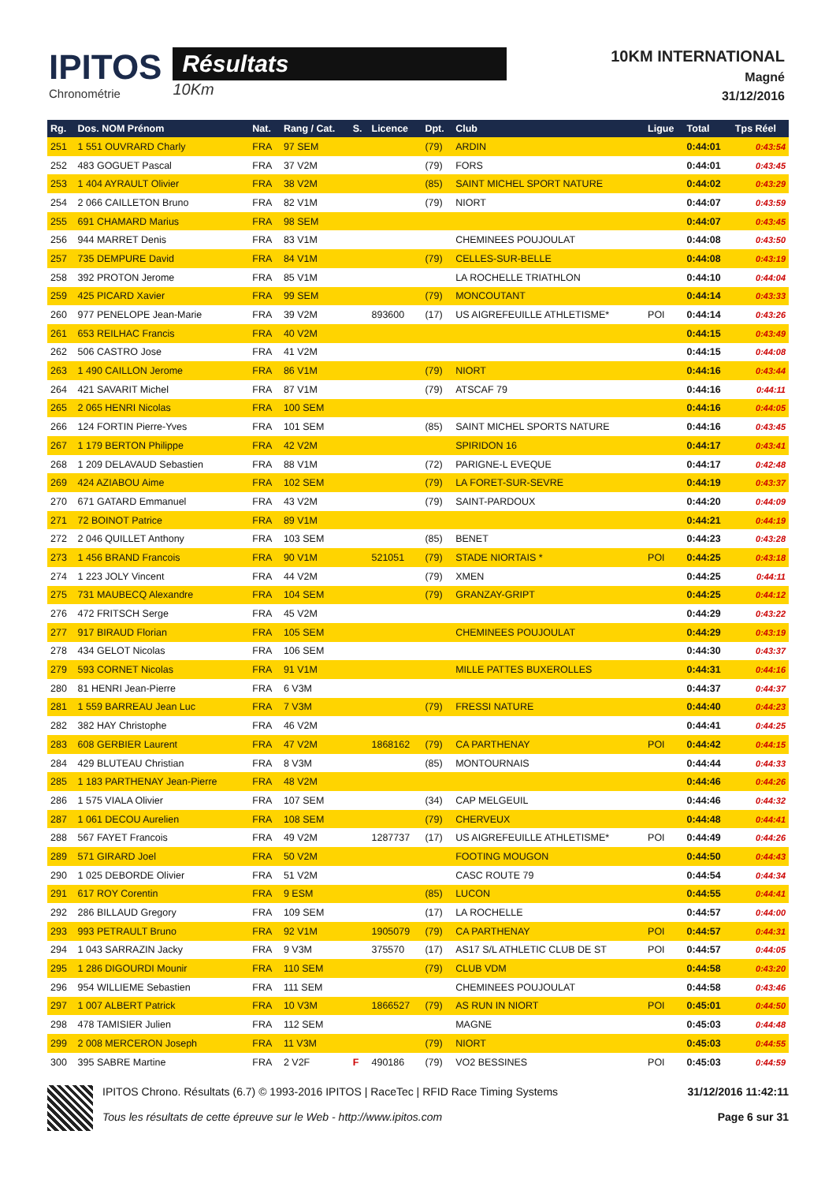IPITOS
Chronométrie
Résultats
10Km
10KM INTERNATIONAL
Magné
31/12/2016
| Rg. | Dos. NOM Prénom | Nat. | Rang / Cat. | S. | Licence | Dpt. | Club | Ligue | Total | Tps Réel |
| --- | --- | --- | --- | --- | --- | --- | --- | --- | --- | --- |
| 251 | 1 551 OUVRARD Charly | FRA | 97 SEM | | | (79) | ARDIN | | 0:44:01 | 0:43:54 |
| 252 | 483 GOGUET Pascal | FRA | 37 V2M | | | (79) | FORS | | 0:44:01 | 0:43:45 |
| 253 | 1 404 AYRAULT Olivier | FRA | 38 V2M | | | (85) | SAINT MICHEL SPORT NATURE | | 0:44:02 | 0:43:29 |
| 254 | 2 066 CAILLETON Bruno | FRA | 82 V1M | | | (79) | NIORT | | 0:44:07 | 0:43:59 |
| 255 | 691 CHAMARD Marius | FRA | 98 SEM | | | | | | 0:44:07 | 0:43:45 |
| 256 | 944 MARRET Denis | FRA | 83 V1M | | | | CHEMINEES POUJOULAT | | 0:44:08 | 0:43:50 |
| 257 | 735 DEMPURE David | FRA | 84 V1M | | | (79) | CELLES-SUR-BELLE | | 0:44:08 | 0:43:19 |
| 258 | 392 PROTON Jerome | FRA | 85 V1M | | | | LA ROCHELLE TRIATHLON | | 0:44:10 | 0:44:04 |
| 259 | 425 PICARD Xavier | FRA | 99 SEM | | | (79) | MONCOUTANT | | 0:44:14 | 0:43:33 |
| 260 | 977 PENELOPE Jean-Marie | FRA | 39 V2M | | 893600 | (17) | US AIGREFEUILLE ATHLETISME* | POI | 0:44:14 | 0:43:26 |
| 261 | 653 REILHAC Francis | FRA | 40 V2M | | | | | | 0:44:15 | 0:43:49 |
| 262 | 506 CASTRO Jose | FRA | 41 V2M | | | | | | 0:44:15 | 0:44:08 |
| 263 | 1 490 CAILLON Jerome | FRA | 86 V1M | | | (79) | NIORT | | 0:44:16 | 0:43:44 |
| 264 | 421 SAVARIT Michel | FRA | 87 V1M | | | (79) | ATSCAF 79 | | 0:44:16 | 0:44:11 |
| 265 | 2 065 HENRI Nicolas | FRA | 100 SEM | | | | | | 0:44:16 | 0:44:05 |
| 266 | 124 FORTIN Pierre-Yves | FRA | 101 SEM | | | (85) | SAINT MICHEL SPORTS NATURE | | 0:44:16 | 0:43:45 |
| 267 | 1 179 BERTON Philippe | FRA | 42 V2M | | | | SPIRIDON 16 | | 0:44:17 | 0:43:41 |
| 268 | 1 209 DELAVAUD Sebastien | FRA | 88 V1M | | | (72) | PARIGNE-L EVEQUE | | 0:44:17 | 0:42:48 |
| 269 | 424 AZIABOU Aime | FRA | 102 SEM | | | (79) | LA FORET-SUR-SEVRE | | 0:44:19 | 0:43:37 |
| 270 | 671 GATARD Emmanuel | FRA | 43 V2M | | | (79) | SAINT-PARDOUX | | 0:44:20 | 0:44:09 |
| 271 | 72 BOINOT Patrice | FRA | 89 V1M | | | | | | 0:44:21 | 0:44:19 |
| 272 | 2 046 QUILLET Anthony | FRA | 103 SEM | | | (85) | BENET | | 0:44:23 | 0:43:28 |
| 273 | 1 456 BRAND Francois | FRA | 90 V1M | | 521051 | (79) | STADE NIORTAIS * | POI | 0:44:25 | 0:43:18 |
| 274 | 1 223 JOLY Vincent | FRA | 44 V2M | | | (79) | XMEN | | 0:44:25 | 0:44:11 |
| 275 | 731 MAUBECQ Alexandre | FRA | 104 SEM | | | (79) | GRANZAY-GRIPT | | 0:44:25 | 0:44:12 |
| 276 | 472 FRITSCH Serge | FRA | 45 V2M | | | | | | 0:44:29 | 0:43:22 |
| 277 | 917 BIRAUD Florian | FRA | 105 SEM | | | | CHEMINEES POUJOULAT | | 0:44:29 | 0:43:19 |
| 278 | 434 GELOT Nicolas | FRA | 106 SEM | | | | | | 0:44:30 | 0:43:37 |
| 279 | 593 CORNET Nicolas | FRA | 91 V1M | | | | MILLE PATTES BUXEROLLES | | 0:44:31 | 0:44:16 |
| 280 | 81 HENRI Jean-Pierre | FRA | 6 V3M | | | | | | 0:44:37 | 0:44:37 |
| 281 | 1 559 BARREAU Jean Luc | FRA | 7 V3M | | | (79) | FRESSI NATURE | | 0:44:40 | 0:44:23 |
| 282 | 382 HAY Christophe | FRA | 46 V2M | | | | | | 0:44:41 | 0:44:25 |
| 283 | 608 GERBIER Laurent | FRA | 47 V2M | | 1868162 | (79) | CA PARTHENAY | POI | 0:44:42 | 0:44:15 |
| 284 | 429 BLUTEAU Christian | FRA | 8 V3M | | | (85) | MONTOURNAIS | | 0:44:44 | 0:44:33 |
| 285 | 1 183 PARTHENAY Jean-Pierre | FRA | 48 V2M | | | | | | 0:44:46 | 0:44:26 |
| 286 | 1 575 VIALA Olivier | FRA | 107 SEM | | | (34) | CAP MELGEUIL | | 0:44:46 | 0:44:32 |
| 287 | 1 061 DECOU Aurelien | FRA | 108 SEM | | | (79) | CHERVEUX | | 0:44:48 | 0:44:41 |
| 288 | 567 FAYET Francois | FRA | 49 V2M | | 1287737 | (17) | US AIGREFEUILLE ATHLETISME* | POI | 0:44:49 | 0:44:26 |
| 289 | 571 GIRARD Joel | FRA | 50 V2M | | | | FOOTING MOUGON | | 0:44:50 | 0:44:43 |
| 290 | 1 025 DEBORDE Olivier | FRA | 51 V2M | | | | CASC ROUTE 79 | | 0:44:54 | 0:44:34 |
| 291 | 617 ROY Corentin | FRA | 9 ESM | | | (85) | LUCON | | 0:44:55 | 0:44:41 |
| 292 | 286 BILLAUD Gregory | FRA | 109 SEM | | | (17) | LA ROCHELLE | | 0:44:57 | 0:44:00 |
| 293 | 993 PETRAULT Bruno | FRA | 92 V1M | | 1905079 | (79) | CA PARTHENAY | POI | 0:44:57 | 0:44:31 |
| 294 | 1 043 SARRAZIN Jacky | FRA | 9 V3M | | 375570 | (17) | AS17 S/L ATHLETIC CLUB DE ST | POI | 0:44:57 | 0:44:05 |
| 295 | 1 286 DIGOURDI Mounir | FRA | 110 SEM | | | (79) | CLUB VDM | | 0:44:58 | 0:43:20 |
| 296 | 954 WILLIEME Sebastien | FRA | 111 SEM | | | | CHEMINEES POUJOULAT | | 0:44:58 | 0:43:46 |
| 297 | 1 007 ALBERT Patrick | FRA | 10 V3M | | 1866527 | (79) | AS RUN IN NIORT | POI | 0:45:01 | 0:44:50 |
| 298 | 478 TAMISIER Julien | FRA | 112 SEM | | | | MAGNE | | 0:45:03 | 0:44:48 |
| 299 | 2 008 MERCERON Joseph | FRA | 11 V3M | | | (79) | NIORT | | 0:45:03 | 0:44:55 |
| 300 | 395 SABRE Martine | FRA | 2 V2F | F | 490186 | (79) | VO2 BESSINES | POI | 0:45:03 | 0:44:59 |
IPITOS Chrono. Résultats (6.7) © 1993-2016 IPITOS | RaceTec | RFID Race Timing Systems
Tous les résultats de cette épreuve sur le Web - http://www.ipitos.com
31/12/2016 11:42:11
Page 6 sur 31